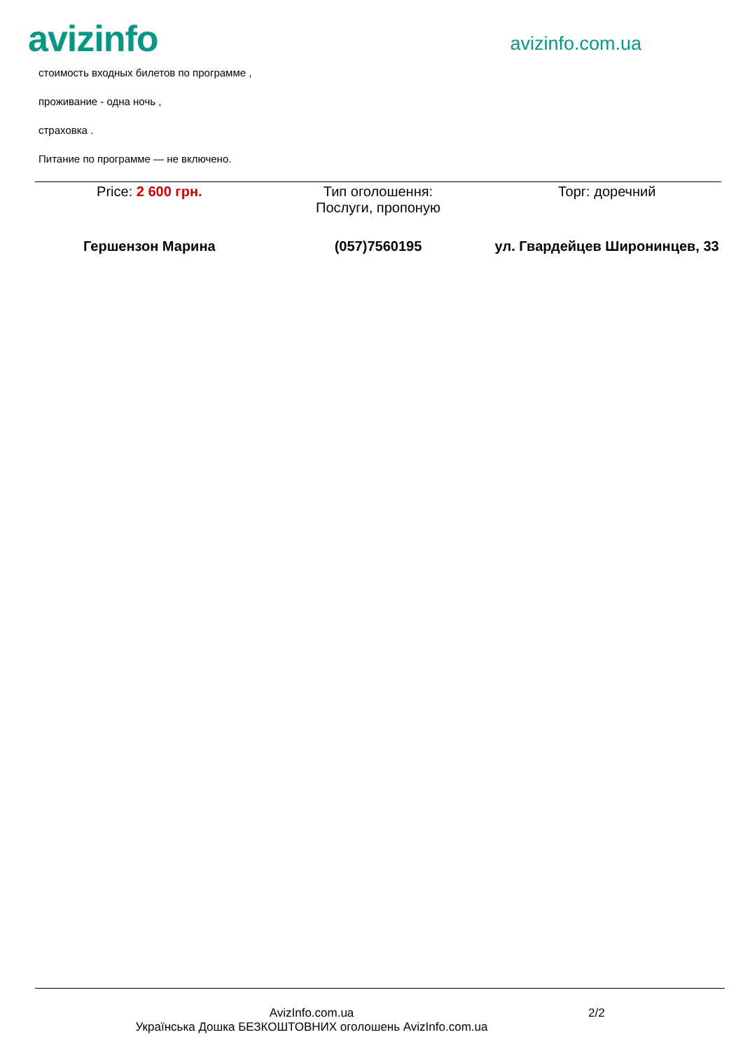avizinfo
avizinfo.com.ua
стоимость входных билетов по программе ,
проживание - одна ночь ,
страховка .
Питание по программе — не включено.
| Price: 2 600 грн. | Тип оголошення: Послуги, пропоную | Торг: доречний |
| Гершензон Марина | (057)7560195 | ул. Гвардейцев Широнинцев, 33 |
AvizInfo.com.ua
Українська Дошка БЕЗКОШТОВНИХ оголошень AvizInfo.com.ua
2/2